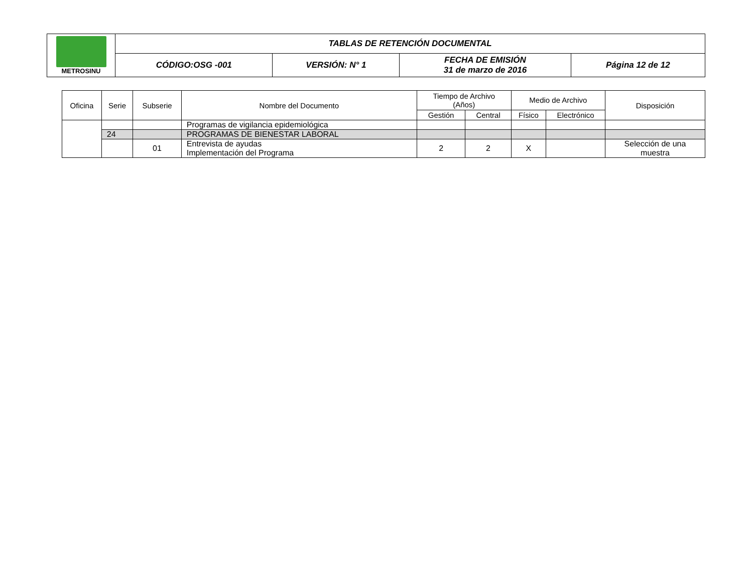| METROSINU | TABLAS DE RETENCIÓN DOCUMENTAL | | | |
| | CÓDIGO:OSG -001 | VERSIÓN: N° 1 | FECHA DE EMISIÓN 31 de marzo de 2016 | Página 12 de 12 |
| Oficina | Serie | Subserie | Nombre del Documento | Tiempo de Archivo (Años) | | Medio de Archivo | | Disposición |
| --- | --- | --- | --- | --- | --- | --- | --- | --- |
| | | | | Gestión | Central | Físico | Electrónico | |
| | | | Programas de vigilancia epidemiológica | | | | | |
| | 24 | | PROGRAMAS DE BIENESTAR LABORAL | | | | | |
| | | 01 | Entrevista de ayudas Implementación del Programa | 2 | 2 | X | | Selección de una muestra |